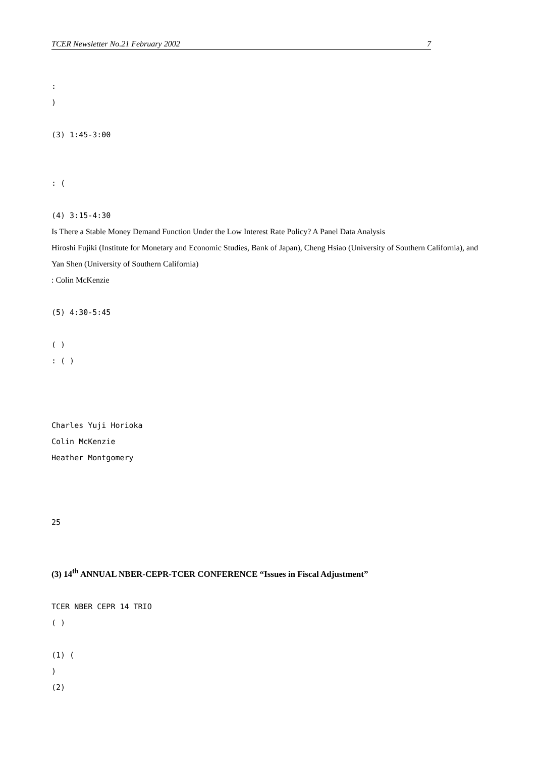TCER Newsletter No.21 February 2002 7
:
)
(3) 1:45-3:00
: (
(4) 3:15-4:30
Is There a Stable Money Demand Function Under the Low Interest Rate Policy? A Panel Data Analysis
Hiroshi Fujiki (Institute for Monetary and Economic Studies, Bank of Japan), Cheng Hsiao (University of Southern California), and Yan Shen (University of Southern California)
: Colin McKenzie
(5) 4:30-5:45
( )
: ( )
Charles Yuji Horioka
Colin McKenzie
Heather Montgomery
25
(3) 14<sup>th</sup> ANNUAL NBER-CEPR-TCER CONFERENCE “Issues in Fiscal Adjustment”
TCER NBER CEPR 14 TRIO
( )
(1) (
)
(2)